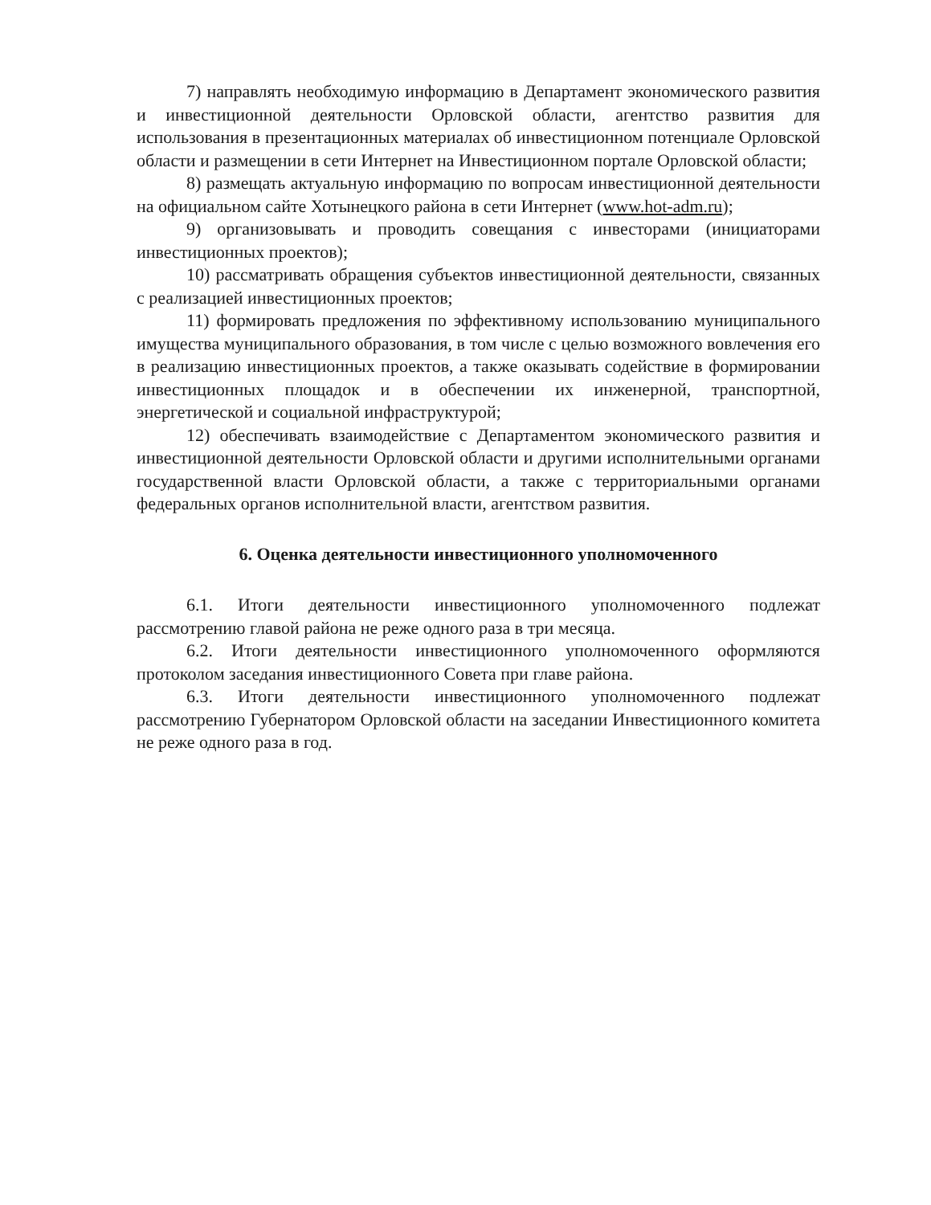7) направлять необходимую информацию в Департамент экономического развития и инвестиционной деятельности Орловской области, агентство развития для использования в презентационных материалах об инвестиционном потенциале Орловской области и размещении в сети Интернет на Инвестиционном портале Орловской области;
8) размещать актуальную информацию по вопросам инвестиционной деятельности на официальном сайте Хотынецкого района в сети Интернет (www.hot-adm.ru);
9) организовывать и проводить совещания с инвесторами (инициаторами инвестиционных проектов);
10) рассматривать обращения субъектов инвестиционной деятельности, связанных с реализацией инвестиционных проектов;
11) формировать предложения по эффективному использованию муниципального имущества муниципального образования, в том числе с целью возможного вовлечения его в реализацию инвестиционных проектов, а также оказывать содействие в формировании инвестиционных площадок и в обеспечении их инженерной, транспортной, энергетической и социальной инфраструктурой;
12) обеспечивать взаимодействие с Департаментом экономического развития и инвестиционной деятельности Орловской области и другими исполнительными органами государственной власти Орловской области, а также с территориальными органами федеральных органов исполнительной власти, агентством развития.
6. Оценка деятельности инвестиционного уполномоченного
6.1. Итоги деятельности инвестиционного уполномоченного подлежат рассмотрению главой района не реже одного раза в три месяца.
6.2. Итоги деятельности инвестиционного уполномоченного оформляются протоколом заседания инвестиционного Совета при главе района.
6.3. Итоги деятельности инвестиционного уполномоченного подлежат рассмотрению Губернатором Орловской области на заседании Инвестиционного комитета не реже одного раза в год.